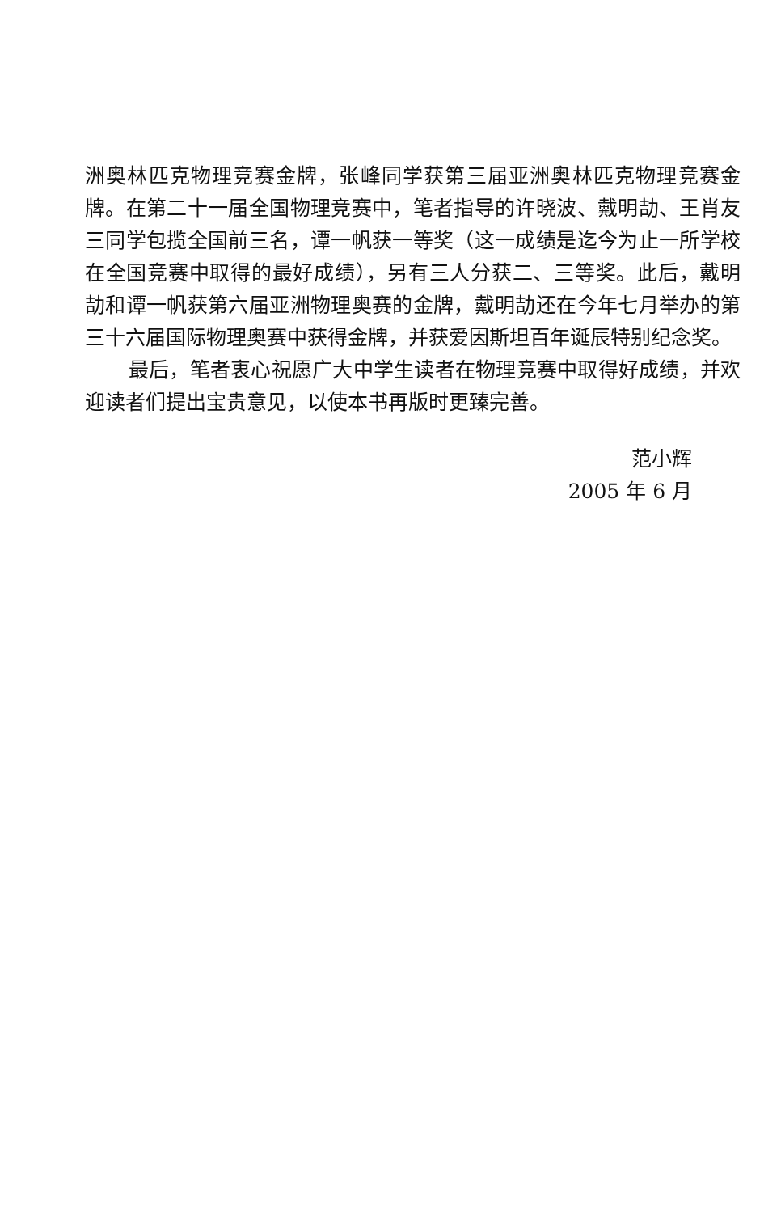洲奥林匹克物理竞赛金牌，张峰同学获第三届亚洲奥林匹克物理竞赛金牌。在第二十一届全国物理竞赛中，笔者指导的许晓波、戴明劼、王肖友三同学包揽全国前三名，谭一帆获一等奖（这一成绩是迄今为止一所学校在全国竞赛中取得的最好成绩），另有三人分获二、三等奖。此后，戴明劼和谭一帆获第六届亚洲物理奥赛的金牌，戴明劼还在今年七月举办的第三十六届国际物理奥赛中获得金牌，并获爱因斯坦百年诞辰特别纪念奖。
最后，笔者衷心祝愿广大中学生读者在物理竞赛中取得好成绩，并欢迎读者们提出宝贵意见，以使本书再版时更臻完善。
范小辉
2005 年 6 月